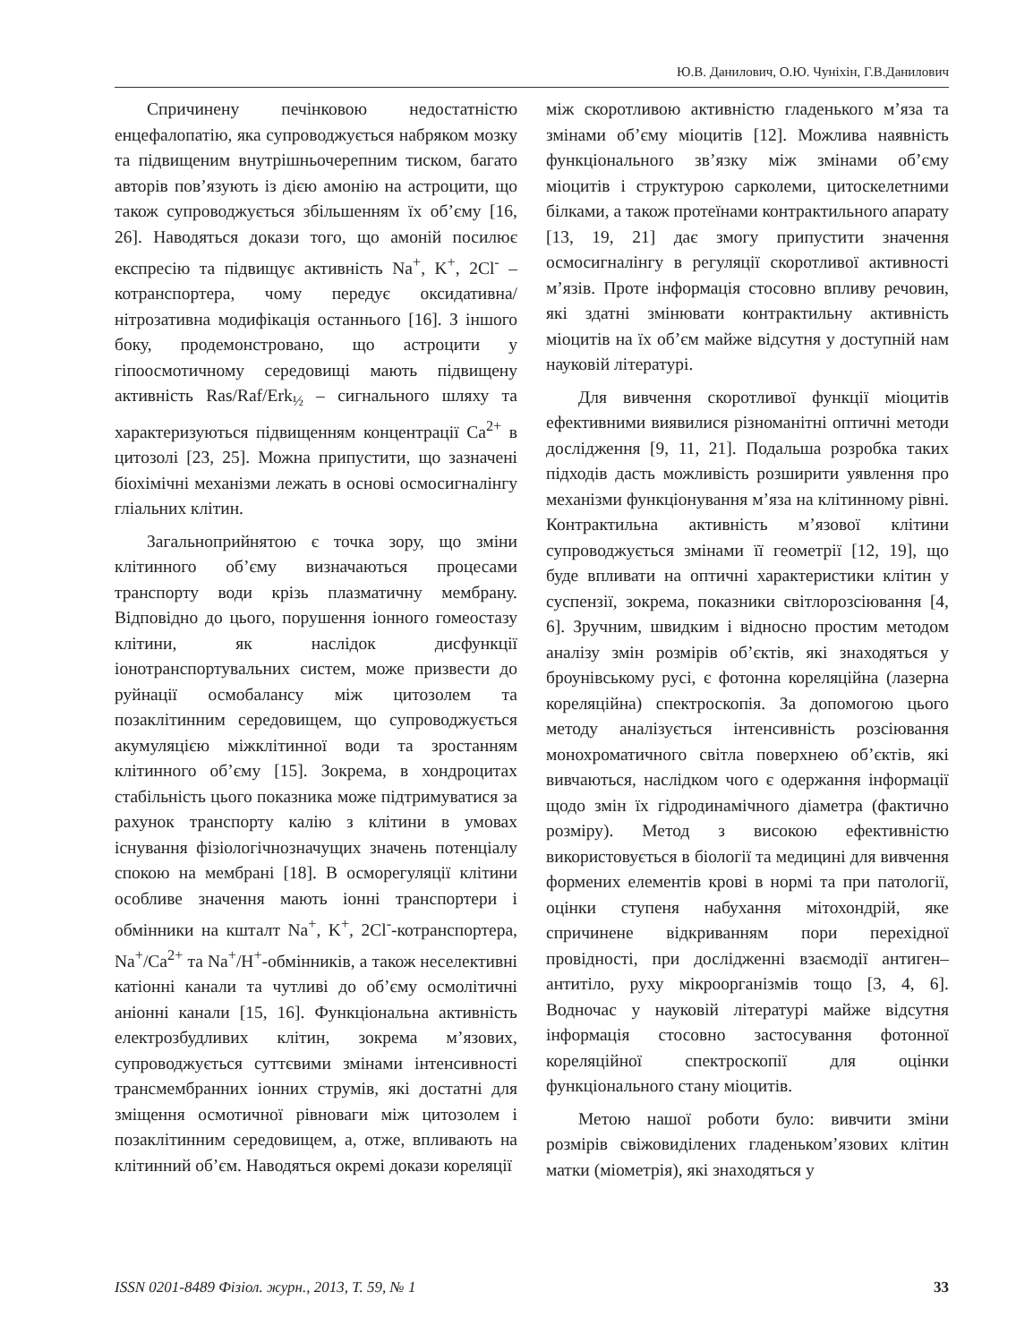Ю.В. Данилович, О.Ю. Чуніхін, Г.В.Данилович
Спричинену печінковою недостатністю енцефалопатію, яка супроводжується набряком мозку та підвищеним внутрішньочерепним тиском, багато авторів пов’язують із дією амонію на астроцити, що також супроводжується збільшенням їх об’єму [16, 26]. Наводяться докази того, що амоній посилює експресію та підвищує активність Na<sup>+</sup>, K<sup>+</sup>, 2Cl<sup>-</sup> – котранспортера, чому передує оксидативна/нітрозативна модифікація останнього [16]. З іншого боку, продемонстровано, що астроцити у гіпоосмотичному середовищі мають підвищену активність Ras/Raf/Erk<sub>½</sub> – сигнального шляху та характеризуються підвищенням концентрації Ca<sup>2+</sup> в цитозолі [23, 25]. Можна припустити, що зазначені біохімічні механізми лежать в основі осмосигналінгу гліальних клітин.
Загальноприйнятою є точка зору, що зміни клітинного об’єму визначаються процесами транспорту води крізь плазматичну мембрану. Відповідно до цього, порушення іонного гомеостазу клітини, як наслідок дисфункції іонотранспортувальних систем, може призвести до руйнації осмобалансу між цитозолем та позаклітинним середовищем, що супроводжується акумуляцією міжклітинної води та зростанням клітинного об’єму [15]. Зокрема, в хондроцитах стабільність цього показника може підтримуватися за рахунок транспорту калію з клітини в умовах існування фізіологічнозначущих значень потенціалу спокою на мембрані [18]. В осморегуляції клітини особливе значення мають іонні транспортери і обмінники на кшталт Na<sup>+</sup>, K<sup>+</sup>, 2Cl<sup>-</sup>-котранспортера, Na<sup>+</sup>/Ca<sup>2+</sup> та Na<sup>+</sup>/H<sup>+</sup>-обмінників, а також неселективні катіонні канали та чутливі до об’єму осмолітичні аніонні канали [15, 16]. Функціональна активність електрозбудливих клітин, зокрема м’язових, супроводжується суттєвими змінами інтенсивності трансмембранних іонних струмів, які достатні для зміщення осмотичної рівноваги між цитозолем і позаклітинним середовищем, а, отже, впливають на клітинний об’єм. Наводяться окремі докази кореляції
між скоротливою активністю гладенького м’яза та змінами об’єму міоцитів [12]. Можлива наявність функціонального зв’язку між змінами об’єму міоцитів і структурою сарколеми, цитоскелетними білками, а також протеїнами контрактильного апарату [13, 19, 21] дає змогу припустити значення осмосигналінгу в регуляції скоротливої активності м’язів. Проте інформація стосовно впливу речовин, які здатні змінювати контрактильну активність міоцитів на їх об’єм майже відсутня у доступній нам науковій літературі.
Для вивчення скоротливої функції міоцитів ефективними виявилися різноманітні оптичні методи дослідження [9, 11, 21]. Подальша розробка таких підходів дасть можливість розширити уявлення про механізми функціонування м’яза на клітинному рівні. Контрактильна активність м’язової клітини супроводжується змінами її геометрії [12, 19], що буде впливати на оптичні характеристики клітин у суспензії, зокрема, показники світлорозсіювання [4, 6]. Зручним, швидким і відносно простим методом аналізу змін розмірів об’єктів, які знаходяться у броунівському русі, є фотонна кореляційна (лазерна кореляційна) спектроскопія. За допомогою цього методу аналізується інтенсивність розсіювання монохроматичного світла поверхнею об’єктів, які вивчаються, наслідком чого є одержання інформації щодо змін їх гідродинамічного діаметра (фактично розміру). Метод з високою ефективністю використовується в біології та медицині для вивчення формених елементів крові в нормі та при патології, оцінки ступеня набухання мітохондрій, яке спричинене відкриванням пори перехідної провідності, при дослідженні взаємодії антиген–антитіло, руху мікроорганізмів тощо [3, 4, 6]. Водночас у науковій літературі майже відсутня інформація стосовно застосування фотонної кореляційної спектроскопії для оцінки функціонального стану міоцитів.
Метою нашої роботи було: вивчити зміни розмірів свіжовиділених гладеньком’язових клітин матки (міометрія), які знаходяться у
ISSN 0201-8489 Фізіол. журн., 2013, Т. 59, № 1 33